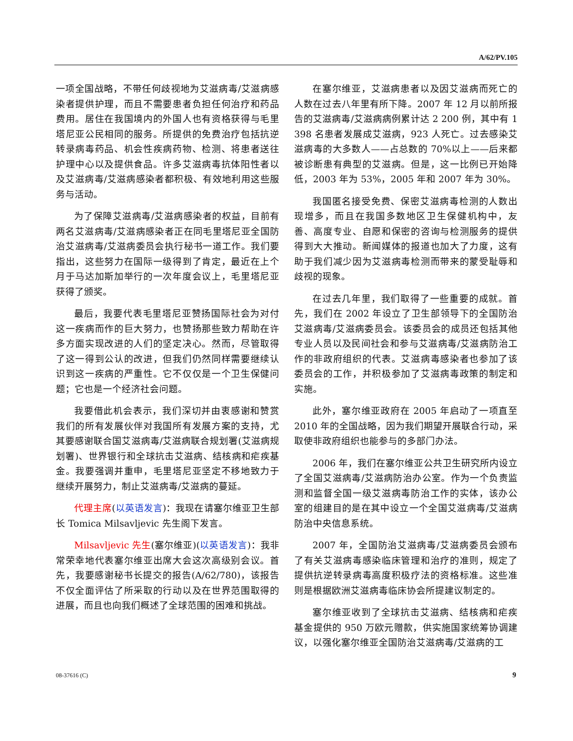A/62/PV.105
一项全国战略，不带任何歧视地为艾滋病毒/艾滋病感染者提供护理，而且不需要患者负担任何治疗和药品费用。居住在我国境内的外国人也有资格获得与毛里塔尼亚公民相同的服务。所提供的免费治疗包括抗逆转录病毒药品、机会性疾病药物、检测、将患者送往护理中心以及提供食品。许多艾滋病毒抗体阳性者以及艾滋病毒/艾滋病感染者都积极、有效地利用这些服务与活动。
为了保障艾滋病毒/艾滋病感染者的权益，目前有两名艾滋病毒/艾滋病感染者正在同毛里塔尼亚全国防治艾滋病毒/艾滋病委员会执行秘书一道工作。我们要指出，这些努力在国际一级得到了肯定，最近在上个月于马达加斯加举行的一次年度会议上，毛里塔尼亚获得了颁奖。
最后，我要代表毛里塔尼亚赞扬国际社会为对付这一疾病而作的巨大努力，也赞扬那些致力帮助在许多方面实现改进的人们的坚定决心。然而，尽管取得了这一得到公认的改进，但我们仍然同样需要继续认识到这一疾病的严重性。它不仅仅是一个卫生保健问题；它也是一个经济社会问题。
我要借此机会表示，我们深切并由衷感谢和赞赏我们的所有发展伙伴对我国所有发展方案的支持，尤其要感谢联合国艾滋病毒/艾滋病联合规划署(艾滋病规划署)、世界银行和全球抗击艾滋病、结核病和疟疾基金。我要强调并重申，毛里塔尼亚坚定不移地致力于继续开展努力，制止艾滋病毒/艾滋病的蔓延。
代理主席(以英语发言)：我现在请塞尔维亚卫生部长 Tomica Milsavljevic 先生阁下发言。
Milsavljevic 先生(塞尔维亚)(以英语发言)：我非常荣幸地代表塞尔维亚出席大会这次高级别会议。首先，我要感谢秘书长提交的报告(A/62/780)，该报告不仅全面评估了所采取的行动以及在世界范围取得的进展，而且也向我们概述了全球范围的困难和挑战。
在塞尔维亚，艾滋病患者以及因艾滋病而死亡的人数在过去八年里有所下降。2007 年 12 月以前所报告的艾滋病毒/艾滋病病例累计达 2 200 例，其中有 1 398 名患者发展成艾滋病，923 人死亡。过去感染艾滋病毒的大多数人——占总数的 70%以上——后来都被诊断患有典型的艾滋病。但是，这一比例已开始降低，2003 年为 53%，2005 年和 2007 年为 30%。
我国匿名接受免费、保密艾滋病毒检测的人数出现增多，而且在我国多数地区卫生保健机构中，友善、高度专业、自愿和保密的咨询与检测服务的提供得到大大推动。新闻媒体的报道也加大了力度，这有助于我们减少因为艾滋病毒检测而带来的蒙受耻辱和歧视的现象。
在过去几年里，我们取得了一些重要的成就。首先，我们在 2002 年设立了卫生部领导下的全国防治艾滋病毒/艾滋病委员会。该委员会的成员还包括其他专业人员以及民间社会和参与艾滋病毒/艾滋病防治工作的非政府组织的代表。艾滋病毒感染者也参加了该委员会的工作，并积极参加了艾滋病毒政策的制定和实施。
此外，塞尔维亚政府在 2005 年启动了一项直至 2010 年的全国战略，因为我们期望开展联合行动，采取使非政府组织也能参与的多部门办法。
2006 年，我们在塞尔维亚公共卫生研究所内设立了全国艾滋病毒/艾滋病防治办公室。作为一个负责监测和监督全国一级艾滋病毒防治工作的实体，该办公室的组建目的是在其中设立一个全国艾滋病毒/艾滋病防治中央信息系统。
2007 年，全国防治艾滋病毒/艾滋病委员会颁布了有关艾滋病毒感染临床管理和治疗的准则，规定了提供抗逆转录病毒高度积极疗法的资格标准。这些准则是根据欧洲艾滋病毒临床协会所提建议制定的。
塞尔维亚收到了全球抗击艾滋病、结核病和疟疾基金提供的 950 万欧元赠款，供实施国家统筹协调建议，以强化塞尔维亚全国防治艾滋病毒/艾滋病的工
08-37616 (C) 9